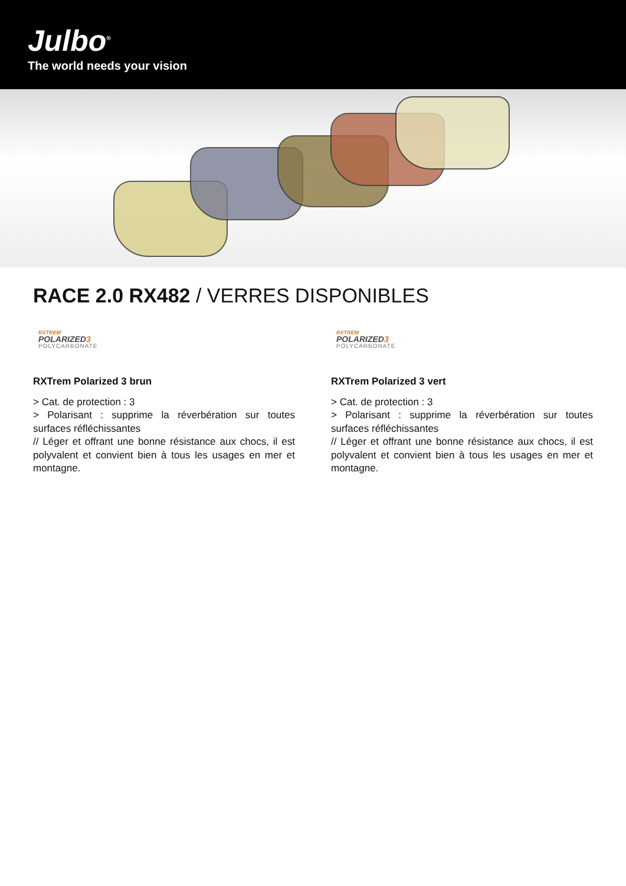Julbo<sup>®</sup>
The world needs your vision
RACE 2.0 RX482 / VERRES DISPONIBLES
RXTREM
POLARIZED3
POLYCARBONATE
RXTrem Polarized 3 brun
> Cat. de protection : 3
> Polarisant : supprime la réverbération sur toutes surfaces réfléchissantes
// Léger et offrant une bonne résistance aux chocs, il est polyvalent et convient bien à tous les usages en mer et montagne.
RXTREM
POLARIZED3
POLYCARBONATE
RXTrem Polarized 3 vert
> Cat. de protection : 3
> Polarisant : supprime la réverbération sur toutes surfaces réfléchissantes
// Léger et offrant une bonne résistance aux chocs, il est polyvalent et convient bien à tous les usages en mer et montagne.